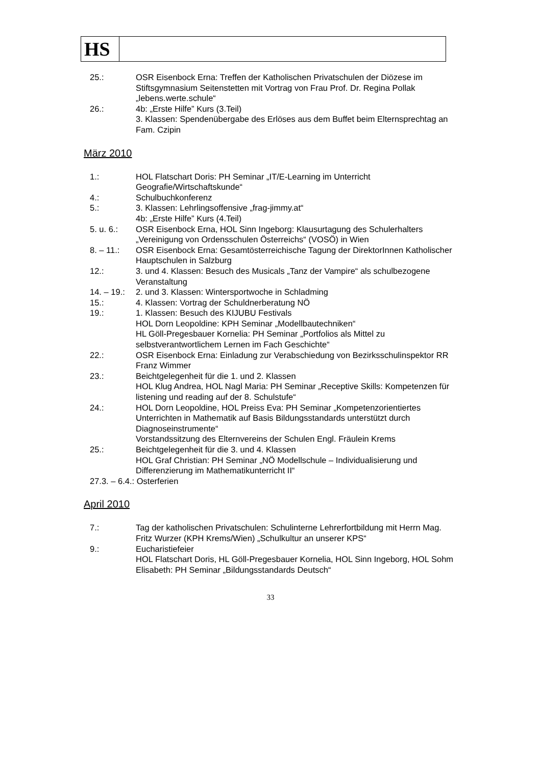HS
25.: OSR Eisenbock Erna: Treffen der Katholischen Privatschulen der Diözese im Stiftsgymnasium Seitenstetten mit Vortrag von Frau Prof. Dr. Regina Pollak „lebens.werte.schule“
26.: 4b: „Erste Hilfe” Kurs (3.Teil)
3. Klassen: Spendenübergabe des Erlöses aus dem Buffet beim Elternsprechtag an Fam. Czipin
März 2010
1.: HOL Flatschart Doris: PH Seminar „IT/E-Learning im Unterricht Geografie/Wirtschaftskunde“
4.: Schulbuchkonferenz
5.: 3. Klassen: Lehrlingsoffensive „frag-jimmy.at“
4b: „Erste Hilfe” Kurs (4.Teil)
5. u. 6.: OSR Eisenbock Erna, HOL Sinn Ingeborg: Klausurtagung des Schulerhalters „Vereinigung von Ordensschulen Österreichs“ (VOSÖ) in Wien
8. – 11.: OSR Eisenbock Erna: Gesamtösterreichische Tagung der DirektorInnen Katholischer Hauptschulen in Salzburg
12.: 3. und 4. Klassen: Besuch des Musicals „Tanz der Vampire“ als schulbezogene Veranstaltung
14. – 19.:
2. und 3. Klassen: Wintersportwoche in Schladming
15.: 4. Klassen: Vortrag der Schuldnerberatung NÖ
19.: 1. Klassen: Besuch des KIJUBU Festivals
HOL Dorn Leopoldine: KPH Seminar „Modellbautechniken“
HL Göll-Pregesbauer Kornelia: PH Seminar „Portfolios als Mittel zu selbstverantwortlichem Lernen im Fach Geschichte“
22.: OSR Eisenbock Erna: Einladung zur Verabschiedung von Bezirksschulinspektor RR Franz Wimmer
23.: Beichtgelegenheit für die 1. und 2. Klassen
HOL Klug Andrea, HOL Nagl Maria: PH Seminar „Receptive Skills: Kompetenzen für listening und reading auf der 8. Schulstufe“
24.: HOL Dorn Leopoldine, HOL Preiss Eva: PH Seminar „Kompetenzorientiertes Unterrichten in Mathematik auf Basis Bildungsstandards unterstützt durch Diagnoseinstrumente“
Vorstandssitzung des Elternvereins der Schulen Engl. Fräulein Krems
25.: Beichtgelegenheit für die 3. und 4. Klassen
HOL Graf Christian: PH Seminar „NÖ Modellschule – Individualisierung und Differenzierung im Mathematikunterricht II“
27.3. – 6.4.: Osterferien
April 2010
7.: Tag der katholischen Privatschulen: Schulinterne Lehrerfortbildung mit Herrn Mag. Fritz Wurzer (KPH Krems/Wien) „Schulkultur an unserer KPS“
9.: Eucharistiefeier
HOL Flatschart Doris, HL Göll-Pregesbauer Kornelia, HOL Sinn Ingeborg, HOL Sohm Elisabeth: PH Seminar „Bildungsstandards Deutsch“
33